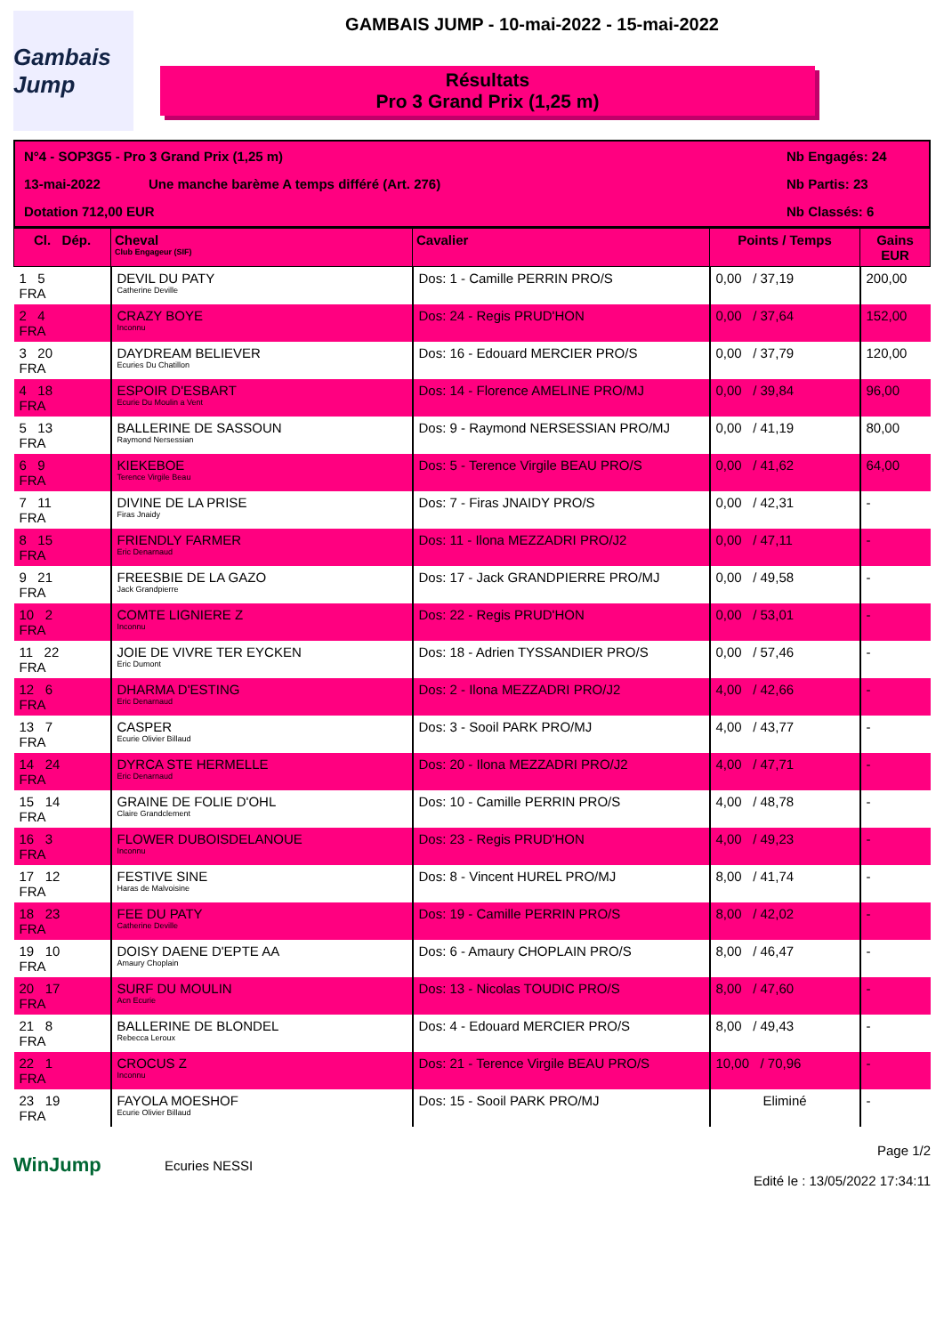Gambais Jump
GAMBAIS JUMP - 10-mai-2022 - 15-mai-2022
Résultats
Pro 3 Grand Prix (1,25 m)
N°4 - SOP3G5 - Pro 3 Grand Prix (1,25 m)
Nb Engagés: 24
13-mai-2022
Une manche barème A temps différé (Art. 276)
Nb Partis: 23
Dotation 712,00 EUR
Nb Classés: 6
| Cl. Dép. | Cheval Club Engageur (SIF) | Cavalier | Points / Temps | Gains EUR |
| --- | --- | --- | --- | --- |
| 1 5 FRA | DEVIL DU PATY Catherine Deville | Dos: 1 - Camille PERRIN PRO/S | 0,00 / 37,19 | 200,00 |
| 2 4 FRA | CRAZY BOYE Inconnu | Dos: 24 - Regis PRUD'HON | 0,00 / 37,64 | 152,00 |
| 3 20 FRA | DAYDREAM BELIEVER Ecuries Du Chatillon | Dos: 16 - Edouard MERCIER PRO/S | 0,00 / 37,79 | 120,00 |
| 4 18 FRA | ESPOIR D'ESBART Ecurie Du Moulin a Vent | Dos: 14 - Florence AMELINE PRO/MJ | 0,00 / 39,84 | 96,00 |
| 5 13 FRA | BALLERINE DE SASSOUN Raymond Nersessian | Dos: 9 - Raymond NERSESSIAN PRO/MJ | 0,00 / 41,19 | 80,00 |
| 6 9 FRA | KIEKEBOE Terence Virgile Beau | Dos: 5 - Terence Virgile BEAU PRO/S | 0,00 / 41,62 | 64,00 |
| 7 11 FRA | DIVINE DE LA PRISE Firas Jnaidy | Dos: 7 - Firas JNAIDY PRO/S | 0,00 / 42,31 | - |
| 8 15 FRA | FRIENDLY FARMER Eric Denarnaud | Dos: 11 - Ilona MEZZADRI PRO/J2 | 0,00 / 47,11 | - |
| 9 21 FRA | FREESBIE DE LA GAZO Jack Grandpierre | Dos: 17 - Jack GRANDPIERRE PRO/MJ | 0,00 / 49,58 | - |
| 10 2 FRA | COMTE LIGNIERE Z Inconnu | Dos: 22 - Regis PRUD'HON | 0,00 / 53,01 | - |
| 11 22 FRA | JOIE DE VIVRE TER EYCKEN Eric Dumont | Dos: 18 - Adrien TYSSANDIER PRO/S | 0,00 / 57,46 | - |
| 12 6 FRA | DHARMA D'ESTING Eric Denarnaud | Dos: 2 - Ilona MEZZADRI PRO/J2 | 4,00 / 42,66 | - |
| 13 7 FRA | CASPER Ecurie Olivier Billaud | Dos: 3 - Sooil PARK PRO/MJ | 4,00 / 43,77 | - |
| 14 24 FRA | DYRCA STE HERMELLE Eric Denarnaud | Dos: 20 - Ilona MEZZADRI PRO/J2 | 4,00 / 47,71 | - |
| 15 14 FRA | GRAINE DE FOLIE D'OHL Claire Grandclement | Dos: 10 - Camille PERRIN PRO/S | 4,00 / 48,78 | - |
| 16 3 FRA | FLOWER DUBOISDELANOUE Inconnu | Dos: 23 - Regis PRUD'HON | 4,00 / 49,23 | - |
| 17 12 FRA | FESTIVE SINE Haras de Malvoisine | Dos: 8 - Vincent HUREL PRO/MJ | 8,00 / 41,74 | - |
| 18 23 FRA | FEE DU PATY Catherine Deville | Dos: 19 - Camille PERRIN PRO/S | 8,00 / 42,02 | - |
| 19 10 FRA | DOISY DAENE D'EPTE AA Amaury Choplain | Dos: 6 - Amaury CHOPLAIN PRO/S | 8,00 / 46,47 | - |
| 20 17 FRA | SURF DU MOULIN Acn Ecurie | Dos: 13 - Nicolas TOUDIC PRO/S | 8,00 / 47,60 | - |
| 21 8 FRA | BALLERINE DE BLONDEL Rebecca Leroux | Dos: 4 - Edouard MERCIER PRO/S | 8,00 / 49,43 | - |
| 22 1 FRA | CROCUS Z Inconnu | Dos: 21 - Terence Virgile BEAU PRO/S | 10,00 / 70,96 | - |
| 23 19 FRA | FAYOLA MOESHOF Ecurie Olivier Billaud | Dos: 15 - Sooil PARK PRO/MJ | Eliminé | - |
WinJump
Ecuries NESSI
Page 1/2
Edité le : 13/05/2022 17:34:11